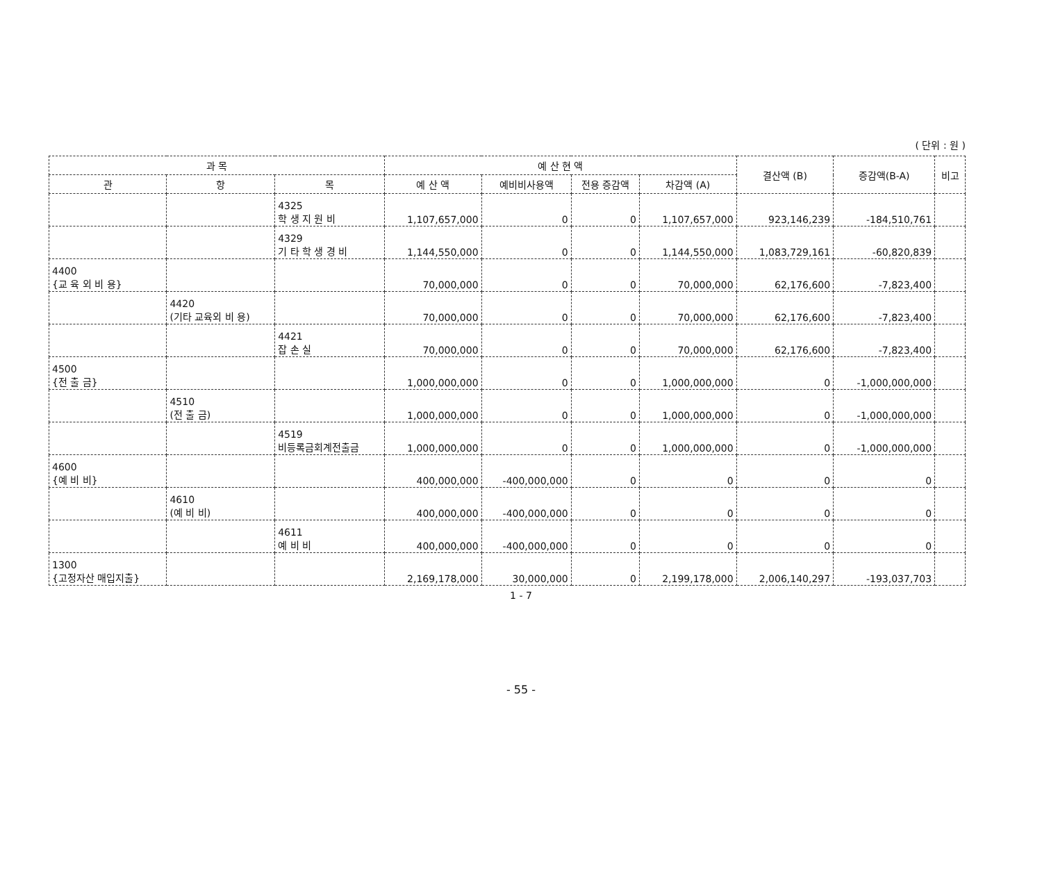( 단위 : 원 )
| 과 목 | | | 예 산 현 액 | | | | 결산액 (B) | 증감액(B-A) | 비고 |
| --- | --- | --- | --- | --- | --- | --- | --- | --- | --- |
| 관 | 항 | 목 | 예 산 액 | 예비비사용액 | 전용 증감액 | 차감액 (A) | | | |
| | | 4325 학 생 지 원 비 | 1,107,657,000 | 0 | 0 | 1,107,657,000 | 923,146,239 | -184,510,761 | |
| | | 4329 기 타 학 생 경 비 | 1,144,550,000 | 0 | 0 | 1,144,550,000 | 1,083,729,161 | -60,820,839 | |
| 4400 {교 육 외 비 용} | | | 70,000,000 | 0 | 0 | 70,000,000 | 62,176,600 | -7,823,400 | |
| | 4420 (기타 교육외 비 용) | | 70,000,000 | 0 | 0 | 70,000,000 | 62,176,600 | -7,823,400 | |
| | | 4421 잡 손 실 | 70,000,000 | 0 | 0 | 70,000,000 | 62,176,600 | -7,823,400 | |
| 4500 {전 출 금} | | | 1,000,000,000 | 0 | 0 | 1,000,000,000 | 0 | -1,000,000,000 | |
| | 4510 (전 출 금) | | 1,000,000,000 | 0 | 0 | 1,000,000,000 | 0 | -1,000,000,000 | |
| | | 4519 비등록금회계전출금 | 1,000,000,000 | 0 | 0 | 1,000,000,000 | 0 | -1,000,000,000 | |
| 4600 {예 비 비} | | | 400,000,000 | -400,000,000 | 0 | 0 | 0 | 0 | |
| | 4610 (예 비 비) | | 400,000,000 | -400,000,000 | 0 | 0 | 0 | 0 | |
| | | 4611 예 비 비 | 400,000,000 | -400,000,000 | 0 | 0 | 0 | 0 | |
| 1300 {고정자산 매입지출} | | | 2,169,178,000 | 30,000,000 | 0 | 2,199,178,000 | 2,006,140,297 | -193,037,703 | |
1 - 7
- 55 -